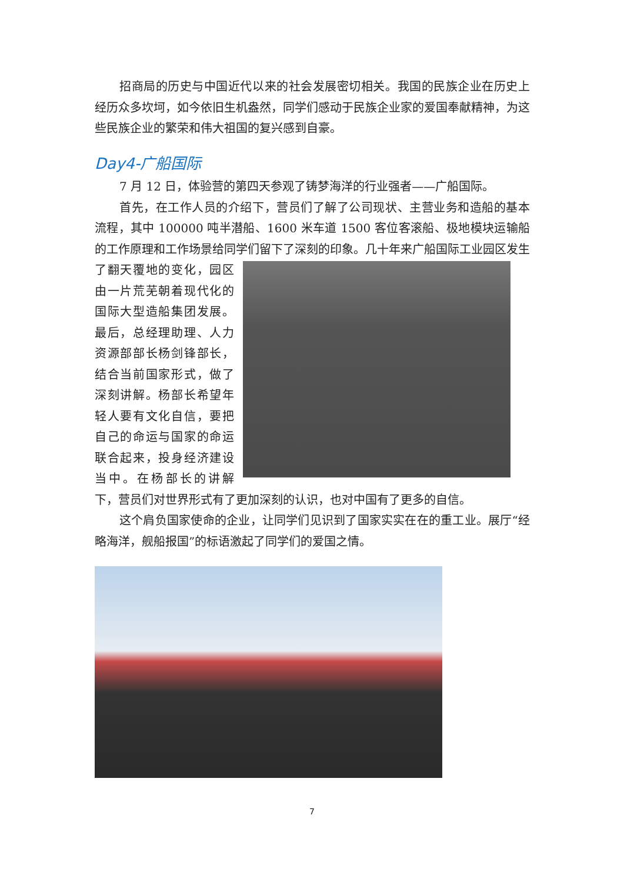招商局的历史与中国近代以来的社会发展密切相关。我国的民族企业在历史上经历众多坎坷，如今依旧生机盎然，同学们感动于民族企业家的爱国奉献精神，为这些民族企业的繁荣和伟大祖国的复兴感到自豪。
Day4-广船国际
7 月 12 日，体验营的第四天参观了铸梦海洋的行业强者——广船国际。
首先，在工作人员的介绍下，营员们了解了公司现状、主营业务和造船的基本流程，其中 100000 吨半潜船、1600 米车道 1500 客位客滚船、极地模块运输船的工作原理和工作场景给同学们留下了深刻的印象。几十年来广船国际工业园区发生了翻天覆地的变化， 园区由一片荒芜朝着现代化的国际大型造船集团发展。最后，总经理助理、人力资源部部长杨剑锋部长，结合当前国家形式，做了深刻讲解。杨部长希望年轻人要有文化自信，要把自己的命运与国家的命运联合起来，投身经济建设当中。在杨部长的讲解下，营员们对世界形式有了更加深刻的认识，也对中国有了更多的自信。
这个肩负国家使命的企业，让同学们见识到了国家实实在在的重工业。展厅“经略海洋，舰船报国”的标语激起了同学们的爱国之情。
7